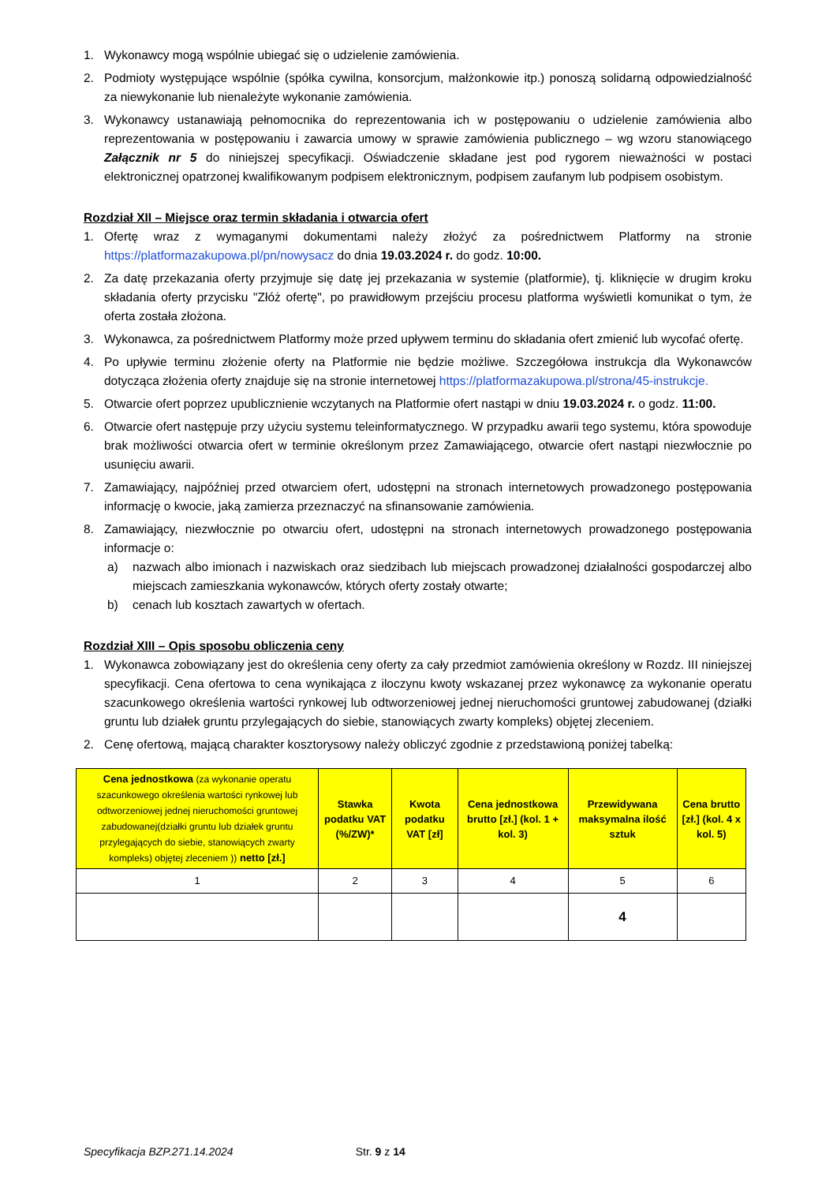1. Wykonawcy mogą wspólnie ubiegać się o udzielenie zamówienia.
2. Podmioty występujące wspólnie (spółka cywilna, konsorcjum, małżonkowie itp.) ponoszą solidarną odpowiedzialność za niewykonanie lub nienależyte wykonanie zamówienia.
3. Wykonawcy ustanawiają pełnomocnika do reprezentowania ich w postępowaniu o udzielenie zamówienia albo reprezentowania w postępowaniu i zawarcia umowy w sprawie zamówienia publicznego – wg wzoru stanowiącego Załącznik nr 5 do niniejszej specyfikacji. Oświadczenie składane jest pod rygorem nieważności w postaci elektronicznej opatrzonej kwalifikowanym podpisem elektronicznym, podpisem zaufanym lub podpisem osobistym.
Rozdział XII – Miejsce oraz termin składania i otwarcia ofert
1. Ofertę wraz z wymaganymi dokumentami należy złożyć za pośrednictwem Platformy na stronie https://platformazakupowa.pl/pn/nowysacz do dnia 19.03.2024 r. do godz. 10:00.
2. Za datę przekazania oferty przyjmuje się datę jej przekazania w systemie (platformie), tj. kliknięcie w drugim kroku składania oferty przycisku "Złóż ofertę", po prawidłowym przejściu procesu platforma wyświetli komunikat o tym, że oferta została złożona.
3. Wykonawca, za pośrednictwem Platformy może przed upływem terminu do składania ofert zmienić lub wycofać ofertę.
4. Po upływie terminu złożenie oferty na Platformie nie będzie możliwe. Szczegółowa instrukcja dla Wykonawców dotycząca złożenia oferty znajduje się na stronie internetowej https://platformazakupowa.pl/strona/45-instrukcje.
5. Otwarcie ofert poprzez upublicznienie wczytanych na Platformie ofert nastąpi w dniu 19.03.2024 r. o godz. 11:00.
6. Otwarcie ofert następuje przy użyciu systemu teleinformatycznego. W przypadku awarii tego systemu, która spowoduje brak możliwości otwarcia ofert w terminie określonym przez Zamawiającego, otwarcie ofert nastąpi niezwłocznie po usunięciu awarii.
7. Zamawiający, najpóźniej przed otwarciem ofert, udostępni na stronach internetowych prowadzonego postępowania informację o kwocie, jaką zamierza przeznaczyć na sfinansowanie zamówienia.
8. Zamawiający, niezwłocznie po otwarciu ofert, udostępni na stronach internetowych prowadzonego postępowania informacje o:
a) nazwach albo imionach i nazwiskach oraz siedzibach lub miejscach prowadzonej działalności gospodarczej albo miejscach zamieszkania wykonawców, których oferty zostały otwarte;
b) cenach lub kosztach zawartych w ofertach.
Rozdział XIII – Opis sposobu obliczenia ceny
1. Wykonawca zobowiązany jest do określenia ceny oferty za cały przedmiot zamówienia określony w Rozdz. III niniejszej specyfikacji. Cena ofertowa to cena wynikająca z iloczynu kwoty wskazanej przez wykonawcę za wykonanie operatu szacunkowego określenia wartości rynkowej lub odtworzeniowej jednej nieruchomości gruntowej zabudowanej (działki gruntu lub działek gruntu przylegających do siebie, stanowiących zwarty kompleks) objętej zleceniem.
2. Cenę ofertową, mającą charakter kosztorysowy należy obliczyć zgodnie z przedstawioną poniżej tabelką:
| Cena jednostkowa (za wykonanie operatu szacunkowego określenia wartości rynkowej lub odtworzeniowej jednej nieruchomości gruntowej zabudowanej(działki gruntu lub działek gruntu przylegających do siebie, stanowiących zwarty kompleks) objętej zleceniem )) netto [zł.] | Stawka podatku VAT (%/ZW)* | Kwota podatku VAT [zł] | Cena jednostkowa brutto [zł.] (kol. 1 + kol. 3) | Przewidywana maksymalna ilość sztuk | Cena brutto [zł.] (kol. 4 x kol. 5) |
| --- | --- | --- | --- | --- | --- |
| 1 | 2 | 3 | 4 | 5 | 6 |
| | | | | 4 | |
Specyfikacja BZP.271.14.2024 Str. 9 z 14